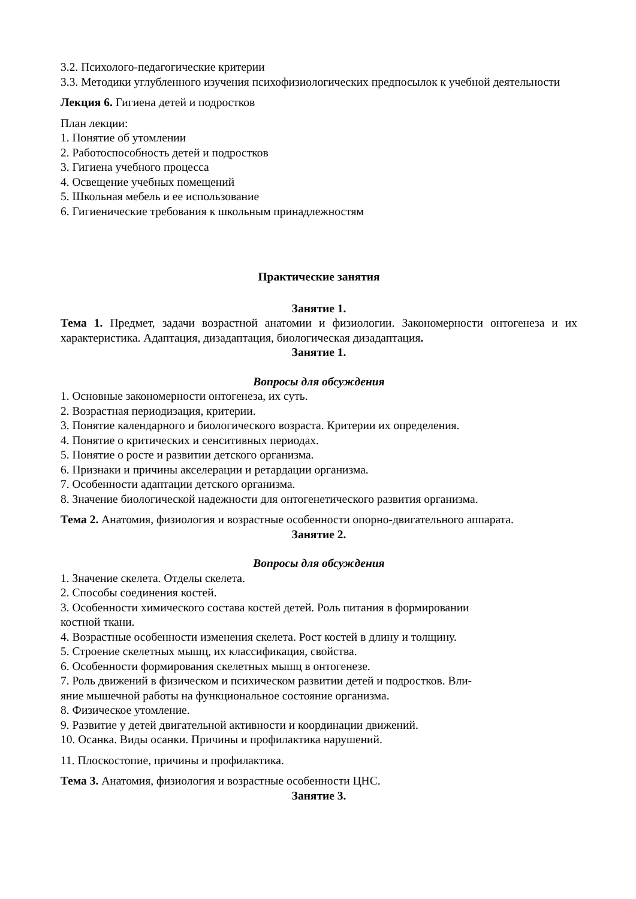3.2. Психолого-педагогические критерии
3.3. Методики углубленного изучения психофизиологических предпосылок к учебной деятельности
Лекция 6. Гигиена детей и подростков
План лекции:
1. Понятие об утомлении
2. Работоспособность детей и подростков
3. Гигиена учебного процесса
4. Освещение учебных помещений
5. Школьная мебель и ее использование
6. Гигиенические требования к школьным принадлежностям
Практические занятия
Занятие 1.
Тема 1. Предмет, задачи возрастной анатомии и физиологии. Закономерности онтогенеза и их характеристика. Адаптация, дизадаптация, биологическая дизадаптация.
Занятие 1.
Вопросы для обсуждения
1. Основные закономерности онтогенеза, их суть.
2. Возрастная периодизация, критерии.
3. Понятие календарного и биологического возраста. Критерии их определения.
4. Понятие о критических и сенситивных периодах.
5. Понятие о росте и развитии детского организма.
6. Признаки и причины акселерации и ретардации организма.
7. Особенности адаптации детского организма.
8. Значение биологической надежности для онтогенетического развития организма.
Тема 2. Анатомия, физиология и возрастные особенности опорно-двигательного аппарата.
Занятие 2.
Вопросы для обсуждения
1. Значение скелета. Отделы скелета.
2. Способы соединения костей.
3. Особенности химического состава костей детей. Роль питания в формировании
костной ткани.
4. Возрастные особенности изменения скелета. Рост костей в длину и толщину.
5. Строение скелетных мышц, их классификация, свойства.
6. Особенности формирования скелетных мышц в онтогенезе.
7. Роль движений в физическом и психическом развитии детей и подростков. Вли-
яние мышечной работы на функциональное состояние организма.
8. Физическое утомление.
9. Развитие у детей двигательной активности и координации движений.
10. Осанка. Виды осанки. Причины и профилактика нарушений.
11. Плоскостопие, причины и профилактика.
Тема 3. Анатомия, физиология и возрастные особенности ЦНС.
Занятие 3.